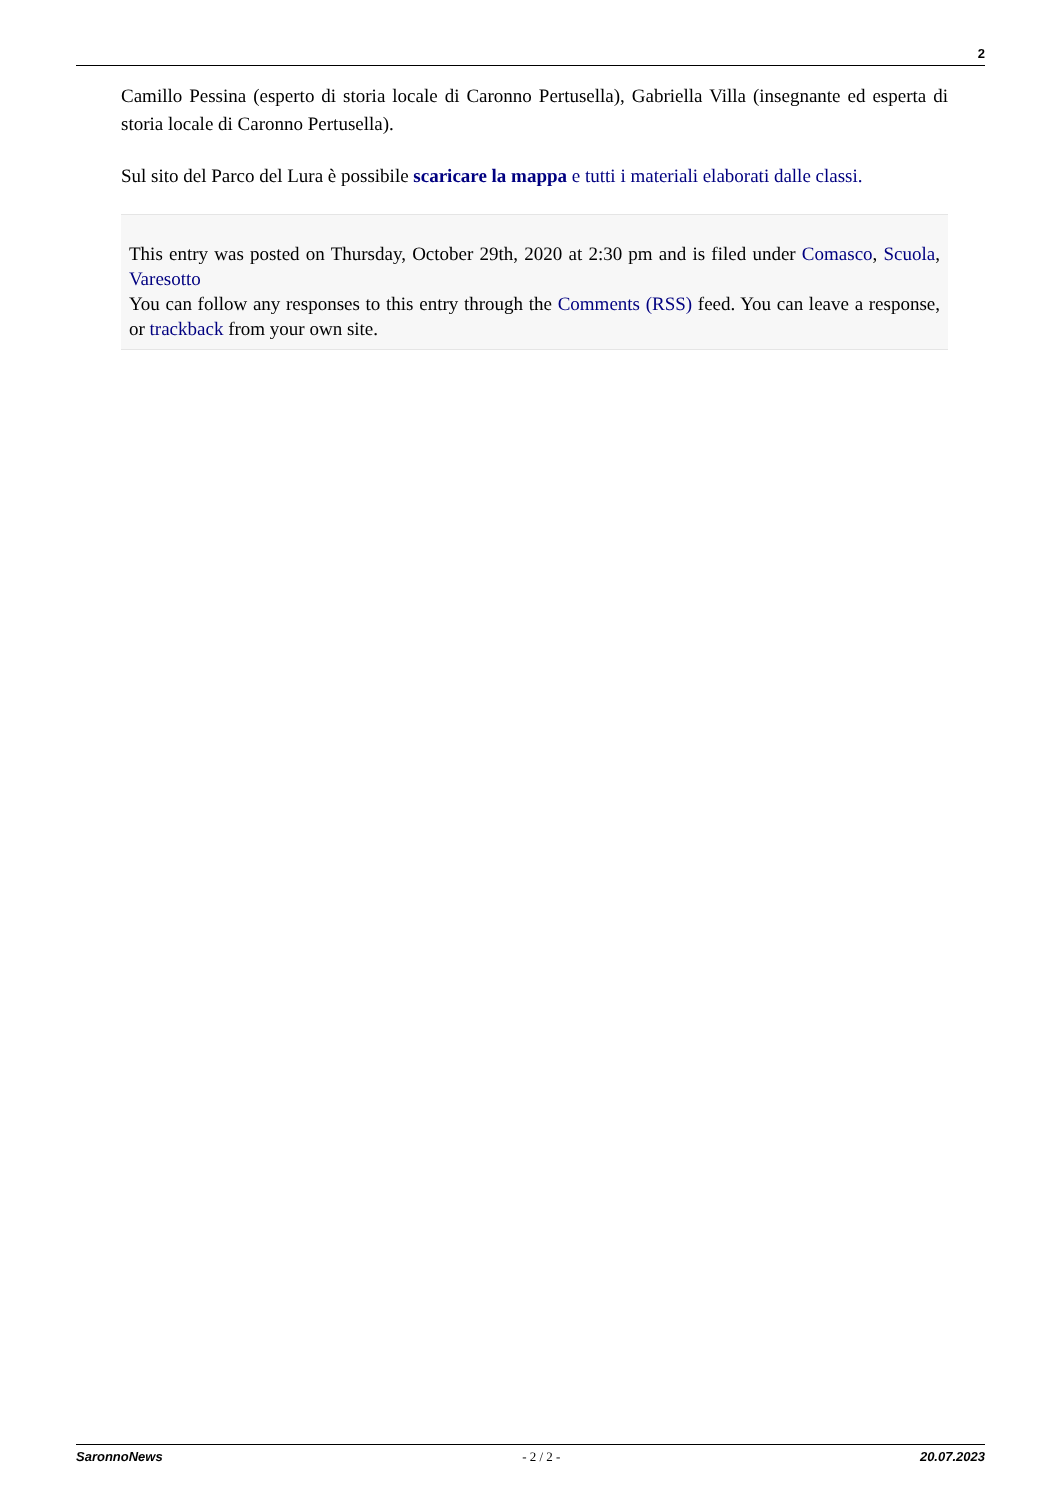2
Camillo Pessina (esperto di storia locale di Caronno Pertusella), Gabriella Villa (insegnante ed esperta di storia locale di Caronno Pertusella).
Sul sito del Parco del Lura è possibile scaricare la mappa e tutti i materiali elaborati dalle classi.
This entry was posted on Thursday, October 29th, 2020 at 2:30 pm and is filed under Comasco, Scuola, Varesotto
You can follow any responses to this entry through the Comments (RSS) feed. You can leave a response, or trackback from your own site.
SaronnoNews - 2 / 2 - 20.07.2023